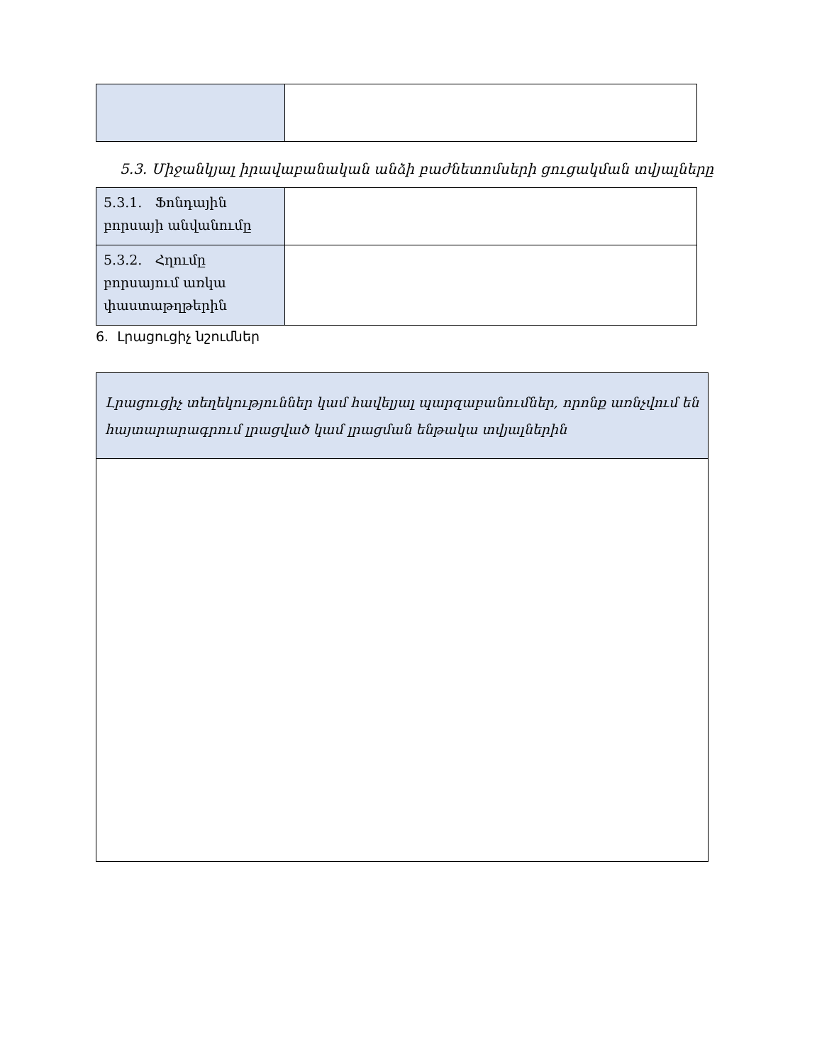5.3. Միջանկյալ իրավաբանական անձի բաժնետոմսերի ցուցակման տվյալները
| 5.3.1. Ֆոնդային բորսայի անվանումը | |
| 5.3.2. Հղումը բորսայում առկա փաստաթղթերին | |
6. Լրացուցիչ նշումներ
Լրացուցիչ տեղեկություններ կամ հավելյալ պարզաբանումներ, որոնք առնչվում են հայտարարագրում լրացված կամ լրացման ենթակա տվյալներին